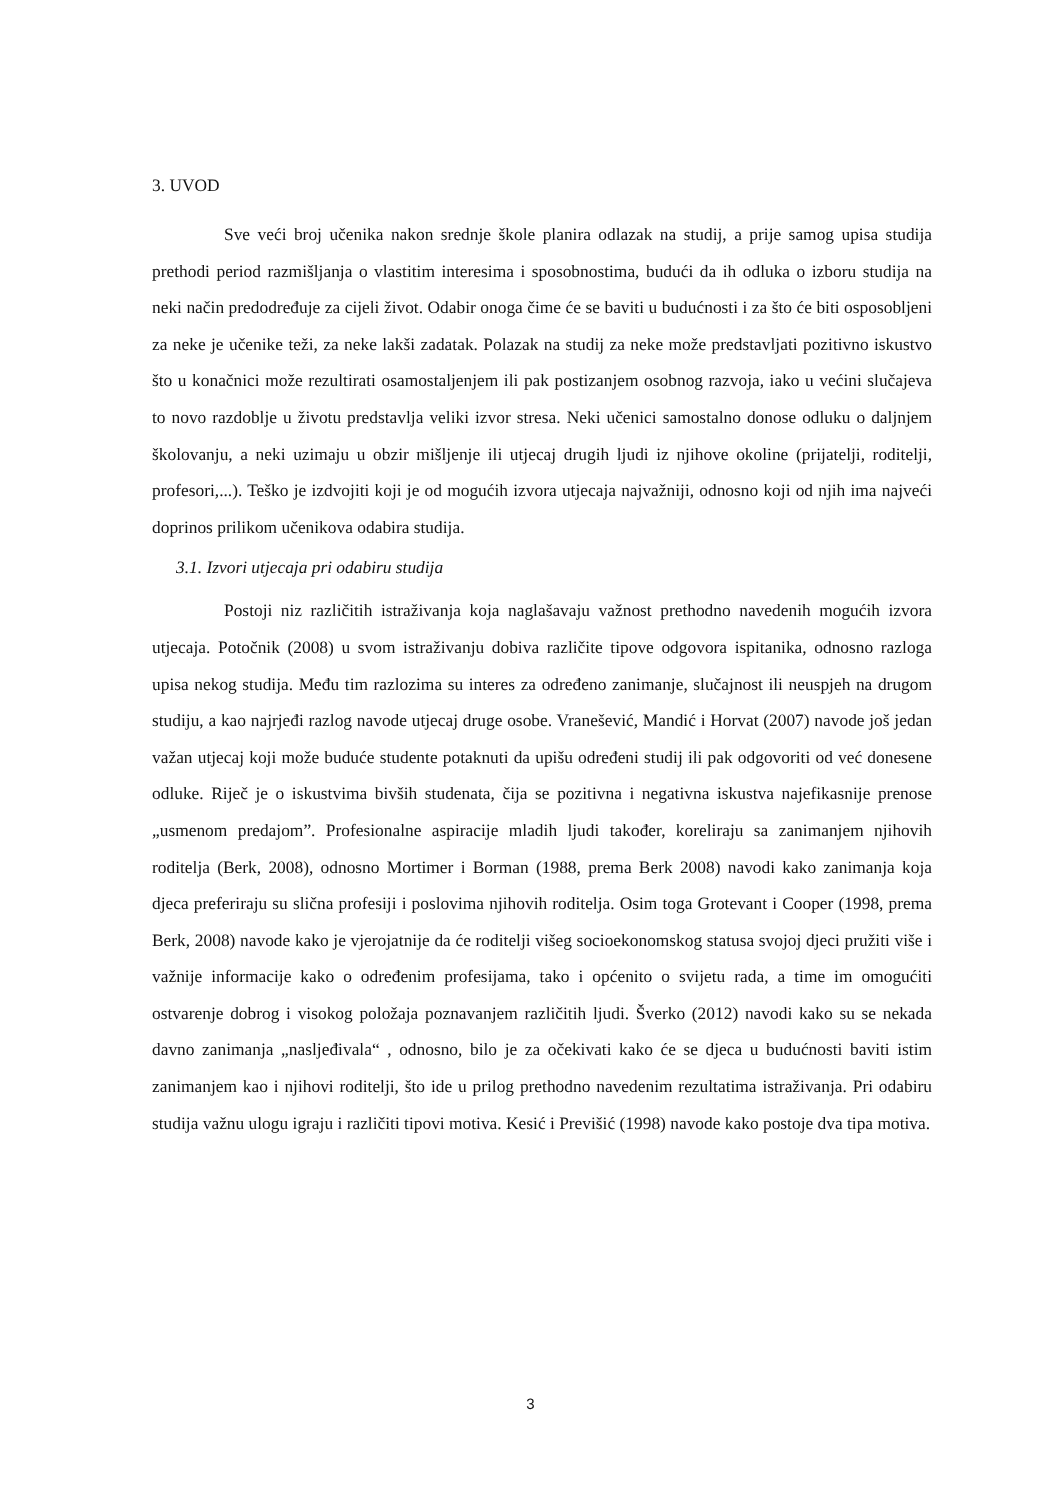3. UVOD
Sve veći broj učenika nakon srednje škole planira odlazak na studij, a prije samog upisa studija prethodi period razmišljanja o vlastitim interesima i sposobnostima, budući da ih odluka o izboru studija na neki način predodređuje za cijeli život. Odabir onoga čime će se baviti u budućnosti i za što će biti osposobljeni za neke je učenike teži, za neke lakši zadatak. Polazak na studij za neke može predstavljati pozitivno iskustvo što u konačnici može rezultirati osamostaljenjem ili pak postizanjem osobnog razvoja, iako u većini slučajeva to novo razdoblje u životu predstavlja veliki izvor stresa. Neki učenici samostalno donose odluku o daljnjem školovanju, a neki uzimaju u obzir mišljenje ili utjecaj drugih ljudi iz njihove okoline (prijatelji, roditelji, profesori,...). Teško je izdvojiti koji je od mogućih izvora utjecaja najvažniji, odnosno koji od njih ima najveći doprinos prilikom učenikova odabira studija.
3.1. Izvori utjecaja pri odabiru studija
Postoji niz različitih istraživanja koja naglašavaju važnost prethodno navedenih mogućih izvora utjecaja. Potočnik (2008) u svom istraživanju dobiva različite tipove odgovora ispitanika, odnosno razloga upisa nekog studija. Među tim razlozima su interes za određeno zanimanje, slučajnost ili neuspjeh na drugom studiju, a kao najrjeđi razlog navode utjecaj druge osobe. Vranešević, Mandić i Horvat (2007) navode još jedan važan utjecaj koji može buduće studente potaknuti da upišu određeni studij ili pak odgovoriti od već donesene odluke. Riječ je o iskustvima bivših studenata, čija se pozitivna i negativna iskustva najefikasnije prenose „usmenom predajom”. Profesionalne aspiracije mladih ljudi također, koreliraju sa zanimanjem njihovih roditelja (Berk, 2008), odnosno Mortimer i Borman (1988, prema Berk 2008) navodi kako zanimanja koja djeca preferiraju su slična profesiji i poslovima njihovih roditelja. Osim toga Grotevant i Cooper (1998, prema Berk, 2008) navode kako je vjerojatnije da će roditelji višeg socioekonomskog statusa svojoj djeci pružiti više i važnije informacije kako o određenim profesijama, tako i općenito o svijetu rada, a time im omogućiti ostvarenje dobrog i visokog položaja poznavanjem različitih ljudi. Šverko (2012) navodi kako su se nekada davno zanimanja „nasljeđivala“ , odnosno, bilo je za očekivati kako će se djeca u budućnosti baviti istim zanimanjem kao i njihovi roditelji, što ide u prilog prethodno navedenim rezultatima istraživanja. Pri odabiru studija važnu ulogu igraju i različiti tipovi motiva. Kesić i Previšić (1998) navode kako postoje dva tipa motiva.
3